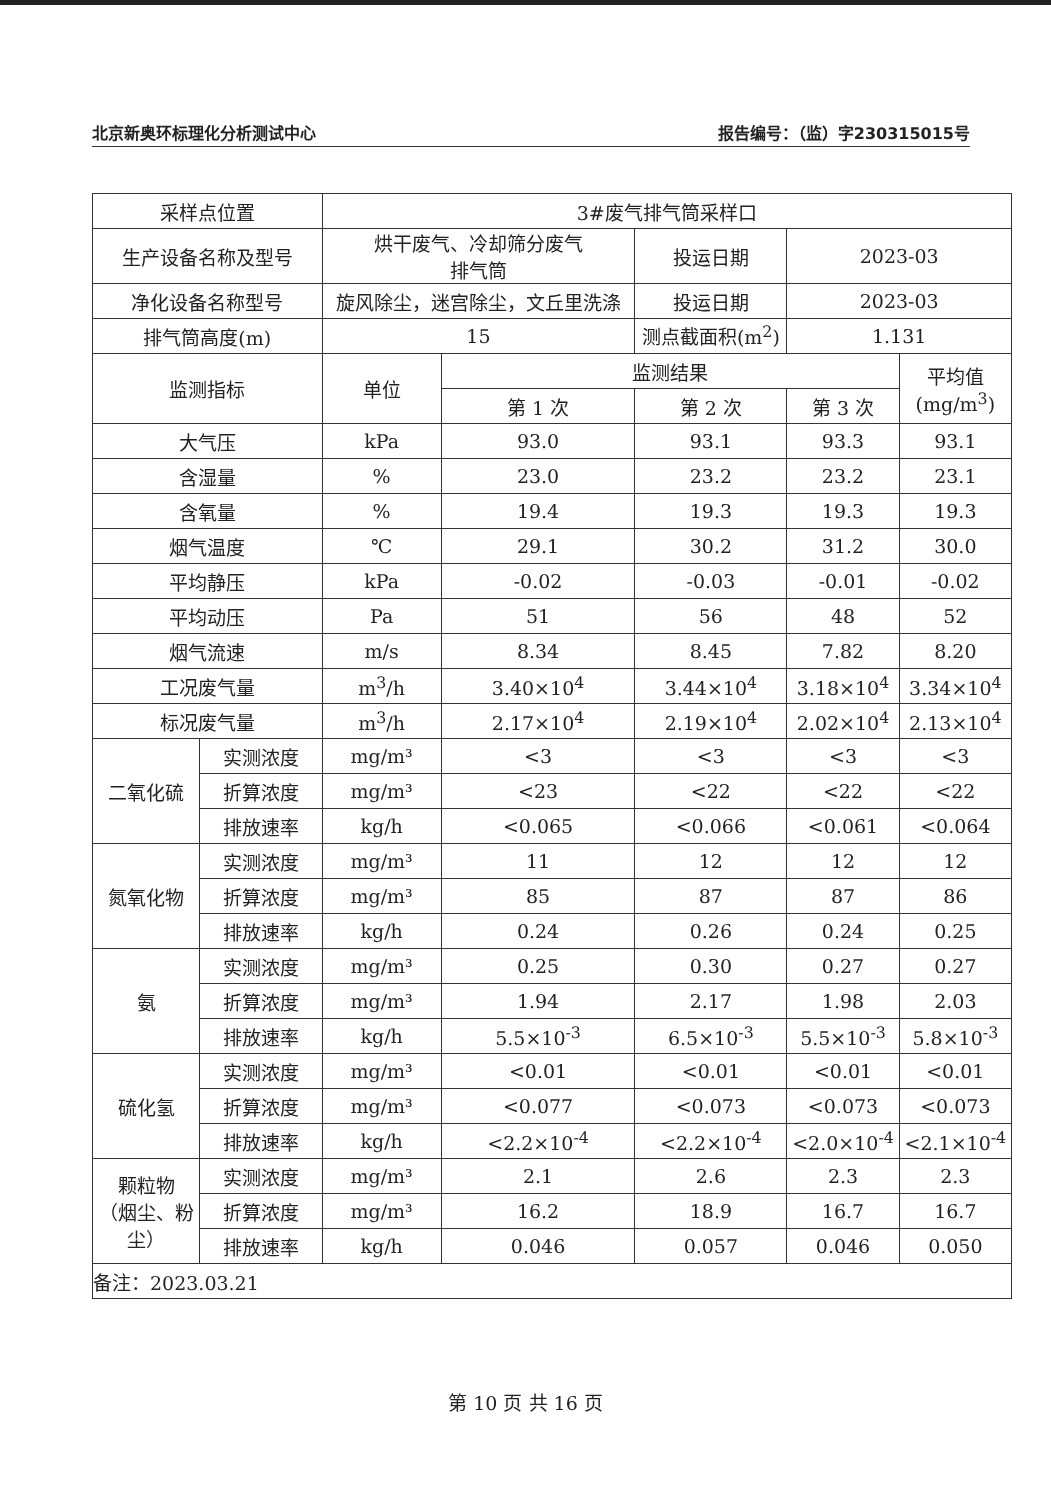北京新奥环标理化分析测试中心 报告编号：（监）字230315015号
| 采样点位置 | | 3#废气排气筒采样口 | | | | |
| 生产设备名称及型号 | | 烘干废气、冷却筛分废气 排气筒 | | 投运日期 | 2023-03 | |
| 净化设备名称型号 | | 旋风除尘，迷宫除尘，文丘里洗涤 | | 投运日期 | 2023-03 | |
| 排气筒高度(m) | | 15 | | 测点截面积(m<sup>2</sup>) | 1.131 | |
| 监测指标 | | 单位 | 监测结果 | | | 平均值 (mg/m<sup>3</sup>) |
| | | | 第 1 次 | 第 2 次 | 第 3 次 | |
| 大气压 | | kPa | 93.0 | 93.1 | 93.3 | 93.1 |
| 含湿量 | | % | 23.0 | 23.2 | 23.2 | 23.1 |
| 含氧量 | | % | 19.4 | 19.3 | 19.3 | 19.3 |
| 烟气温度 | | ℃ | 29.1 | 30.2 | 31.2 | 30.0 |
| 平均静压 | | kPa | -0.02 | -0.03 | -0.01 | -0.02 |
| 平均动压 | | Pa | 51 | 56 | 48 | 52 |
| 烟气流速 | | m/s | 8.34 | 8.45 | 7.82 | 8.20 |
| 工况废气量 | | m<sup>3</sup>/h | 3.40×10<sup>4</sup> | 3.44×10<sup>4</sup> | 3.18×10<sup>4</sup> | 3.34×10<sup>4</sup> |
| 标况废气量 | | m<sup>3</sup>/h | 2.17×10<sup>4</sup> | 2.19×10<sup>4</sup> | 2.02×10<sup>4</sup> | 2.13×10<sup>4</sup> |
| 二氧化硫 | 实测浓度 | mg/m³ | <3 | <3 | <3 | <3 |
| | 折算浓度 | mg/m³ | <23 | <22 | <22 | <22 |
| | 排放速率 | kg/h | <0.065 | <0.066 | <0.061 | <0.064 |
| 氮氧化物 | 实测浓度 | mg/m³ | 11 | 12 | 12 | 12 |
| | 折算浓度 | mg/m³ | 85 | 87 | 87 | 86 |
| | 排放速率 | kg/h | 0.24 | 0.26 | 0.24 | 0.25 |
| 氨 | 实测浓度 | mg/m³ | 0.25 | 0.30 | 0.27 | 0.27 |
| | 折算浓度 | mg/m³ | 1.94 | 2.17 | 1.98 | 2.03 |
| | 排放速率 | kg/h | 5.5×10<sup>-3</sup> | 6.5×10<sup>-3</sup> | 5.5×10<sup>-3</sup> | 5.8×10<sup>-3</sup> |
| 硫化氢 | 实测浓度 | mg/m³ | <0.01 | <0.01 | <0.01 | <0.01 |
| | 折算浓度 | mg/m³ | <0.077 | <0.073 | <0.073 | <0.073 |
| | 排放速率 | kg/h | <2.2×10<sup>-4</sup> | <2.2×10<sup>-4</sup> | <2.0×10<sup>-4</sup> | <2.1×10<sup>-4</sup> |
| 颗粒物 （烟尘、粉尘） | 实测浓度 | mg/m³ | 2.1 | 2.6 | 2.3 | 2.3 |
| | 折算浓度 | mg/m³ | 16.2 | 18.9 | 16.7 | 16.7 |
| | 排放速率 | kg/h | 0.046 | 0.057 | 0.046 | 0.050 |
| 备注：2023.03.21 | | | | | | |
第 10 页 共 16 页